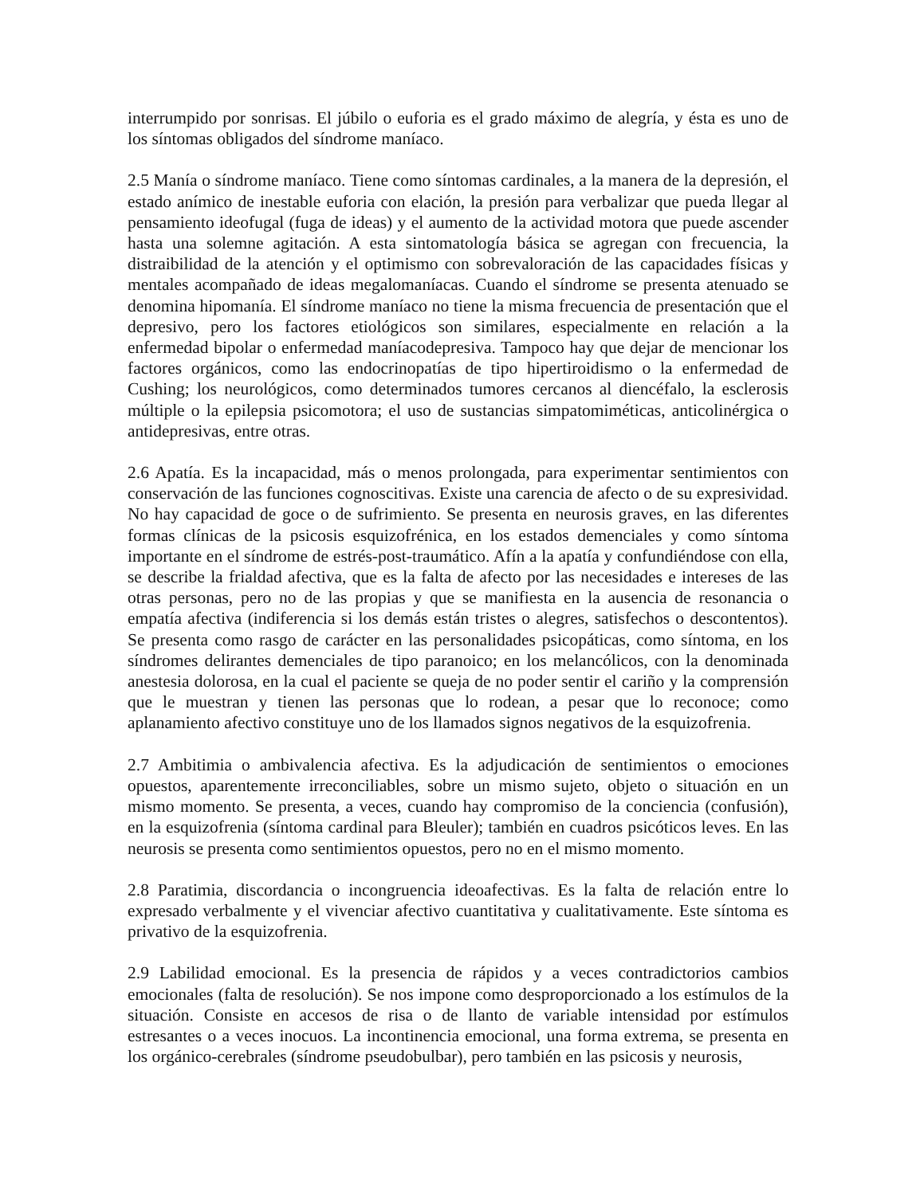interrumpido por sonrisas. El júbilo o euforia es el grado máximo de alegría, y ésta es uno de los síntomas obligados del síndrome maníaco.
2.5 Manía o síndrome maníaco. Tiene como síntomas cardinales, a la manera de la depresión, el estado anímico de inestable euforia con elación, la presión para verbalizar que pueda llegar al pensamiento ideofugal (fuga de ideas) y el aumento de la actividad motora que puede ascender hasta una solemne agitación. A esta sintomatología básica se agregan con frecuencia, la distraibilidad de la atención y el optimismo con sobrevaloración de las capacidades físicas y mentales acompañado de ideas megalomaníacas. Cuando el síndrome se presenta atenuado se denomina hipomanía. El síndrome maníaco no tiene la misma frecuencia de presentación que el depresivo, pero los factores etiológicos son similares, especialmente en relación a la enfermedad bipolar o enfermedad maníacodepresiva. Tampoco hay que dejar de mencionar los factores orgánicos, como las endocrinopatías de tipo hipertiroidismo o la enfermedad de Cushing; los neurológicos, como determinados tumores cercanos al diencéfalo, la esclerosis múltiple o la epilepsia psicomotora; el uso de sustancias simpatomiméticas, anticolinérgica o antidepresivas, entre otras.
2.6 Apatía. Es la incapacidad, más o menos prolongada, para experimentar sentimientos con conservación de las funciones cognoscitivas. Existe una carencia de afecto o de su expresividad. No hay capacidad de goce o de sufrimiento. Se presenta en neurosis graves, en las diferentes formas clínicas de la psicosis esquizofrénica, en los estados demenciales y como síntoma importante en el síndrome de estrés-post-traumático. Afín a la apatía y confundiéndose con ella, se describe la frialdad afectiva, que es la falta de afecto por las necesidades e intereses de las otras personas, pero no de las propias y que se manifiesta en la ausencia de resonancia o empatía afectiva (indiferencia si los demás están tristes o alegres, satisfechos o descontentos). Se presenta como rasgo de carácter en las personalidades psicopáticas, como síntoma, en los síndromes delirantes demenciales de tipo paranoico; en los melancólicos, con la denominada anestesia dolorosa, en la cual el paciente se queja de no poder sentir el cariño y la comprensión que le muestran y tienen las personas que lo rodean, a pesar que lo reconoce; como aplanamiento afectivo constituye uno de los llamados signos negativos de la esquizofrenia.
2.7 Ambitimia o ambivalencia afectiva. Es la adjudicación de sentimientos o emociones opuestos, aparentemente irreconciliables, sobre un mismo sujeto, objeto o situación en un mismo momento. Se presenta, a veces, cuando hay compromiso de la conciencia (confusión), en la esquizofrenia (síntoma cardinal para Bleuler); también en cuadros psicóticos leves. En las neurosis se presenta como sentimientos opuestos, pero no en el mismo momento.
2.8 Paratimia, discordancia o incongruencia ideoafectivas. Es la falta de relación entre lo expresado verbalmente y el vivenciar afectivo cuantitativa y cualitativamente. Este síntoma es privativo de la esquizofrenia.
2.9 Labilidad emocional. Es la presencia de rápidos y a veces contradictorios cambios emocionales (falta de resolución). Se nos impone como desproporcionado a los estímulos de la situación. Consiste en accesos de risa o de llanto de variable intensidad por estímulos estresantes o a veces inocuos. La incontinencia emocional, una forma extrema, se presenta en los orgánico-cerebrales (síndrome pseudobulbar), pero también en las psicosis y neurosis,